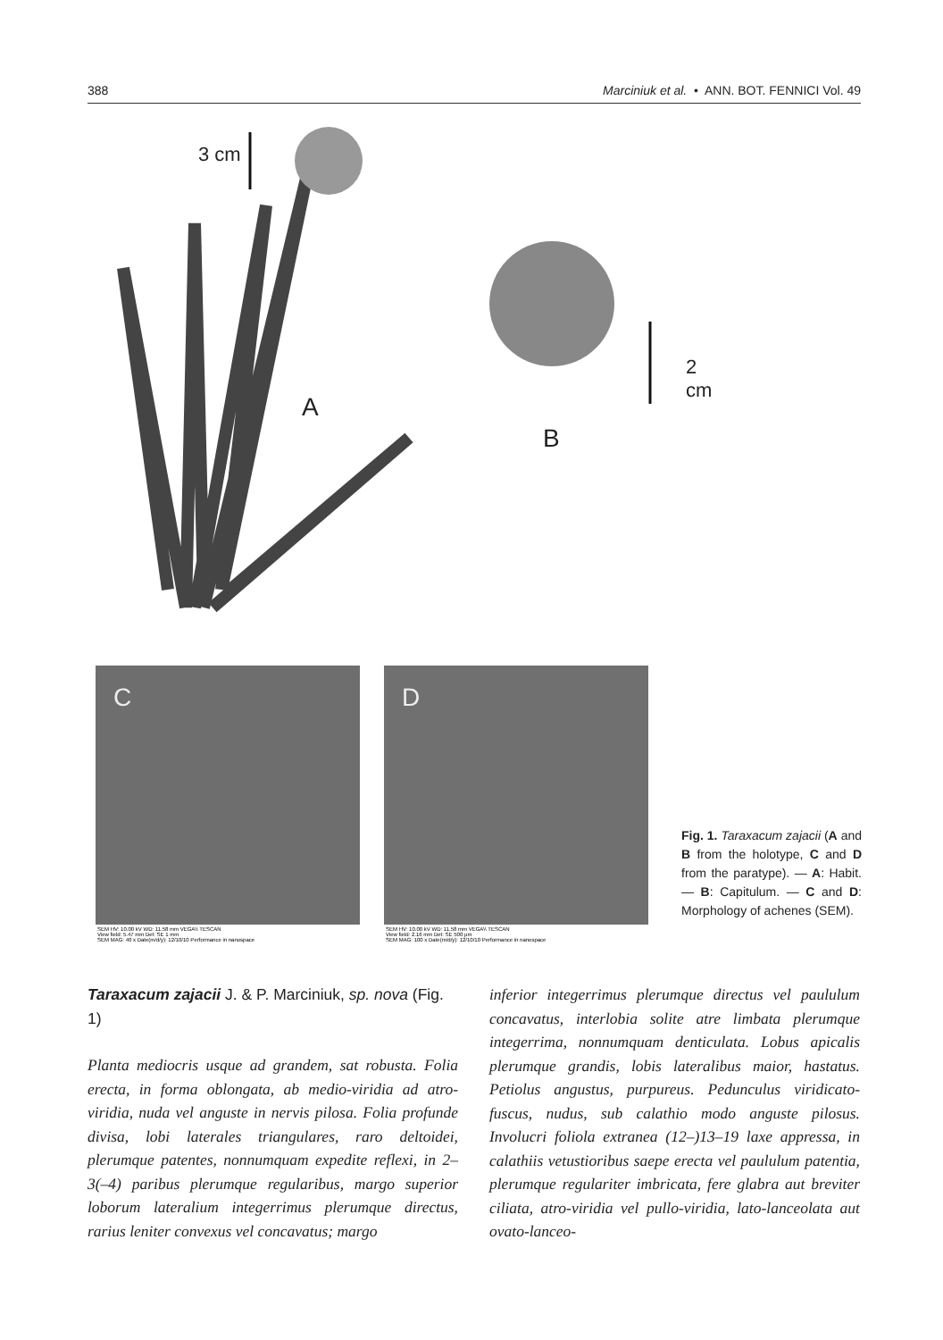388 Marciniuk et al. • ANN. BOT. FENNICI Vol. 49
3 cm
2 cm
A
B
C
SEM HV: 10.00 kV WD: 11.58 mm VEGA\\ TESCAN
View field: 5.47 mm Det: SE 1 mm
SEM MAG: 40 x Date(m/d/y): 12/10/10 Performance in nanospace
D
SEM HV: 10.00 kV WD: 11.58 mm VEGA\\ TESCAN
View field: 2.16 mm Det: SE 500 μm
SEM MAG: 100 x Date(m/d/y): 12/10/10 Performance in nanospace
Fig. 1. Taraxacum zajacii (A and B from the holotype, C and D from the paratype). — A: Habit. — B: Capitulum. — C and D: Morphology of achenes (SEM).
Taraxacum zajacii J. & P. Marciniuk, sp. nova (Fig. 1)
Planta mediocris usque ad grandem, sat robusta. Folia erecta, in forma oblongata, ab medio-viridia ad atro-viridia, nuda vel anguste in nervis pilosa. Folia profunde divisa, lobi laterales triangulares, raro deltoidei, plerumque patentes, nonnumquam expedite reflexi, in 2–3(–4) paribus plerumque regularibus, margo superior loborum lateralium integerrimus plerumque directus, rarius leniter convexus vel concavatus; margo
inferior integerrimus plerumque directus vel paululum concavatus, interlobia solite atre limbata plerumque integerrima, nonnumquam denticulata. Lobus apicalis plerumque grandis, lobis lateralibus maior, hastatus. Petiolus angustus, purpureus. Pedunculus viridicato-fuscus, nudus, sub calathio modo anguste pilosus. Involucri foliola extranea (12–)13–19 laxe appressa, in calathiis vetustioribus saepe erecta vel paululum patentia, plerumque regulariter imbricata, fere glabra aut breviter ciliata, atro-viridia vel pullo-viridia, lato-lanceolata aut ovato-lanceo-